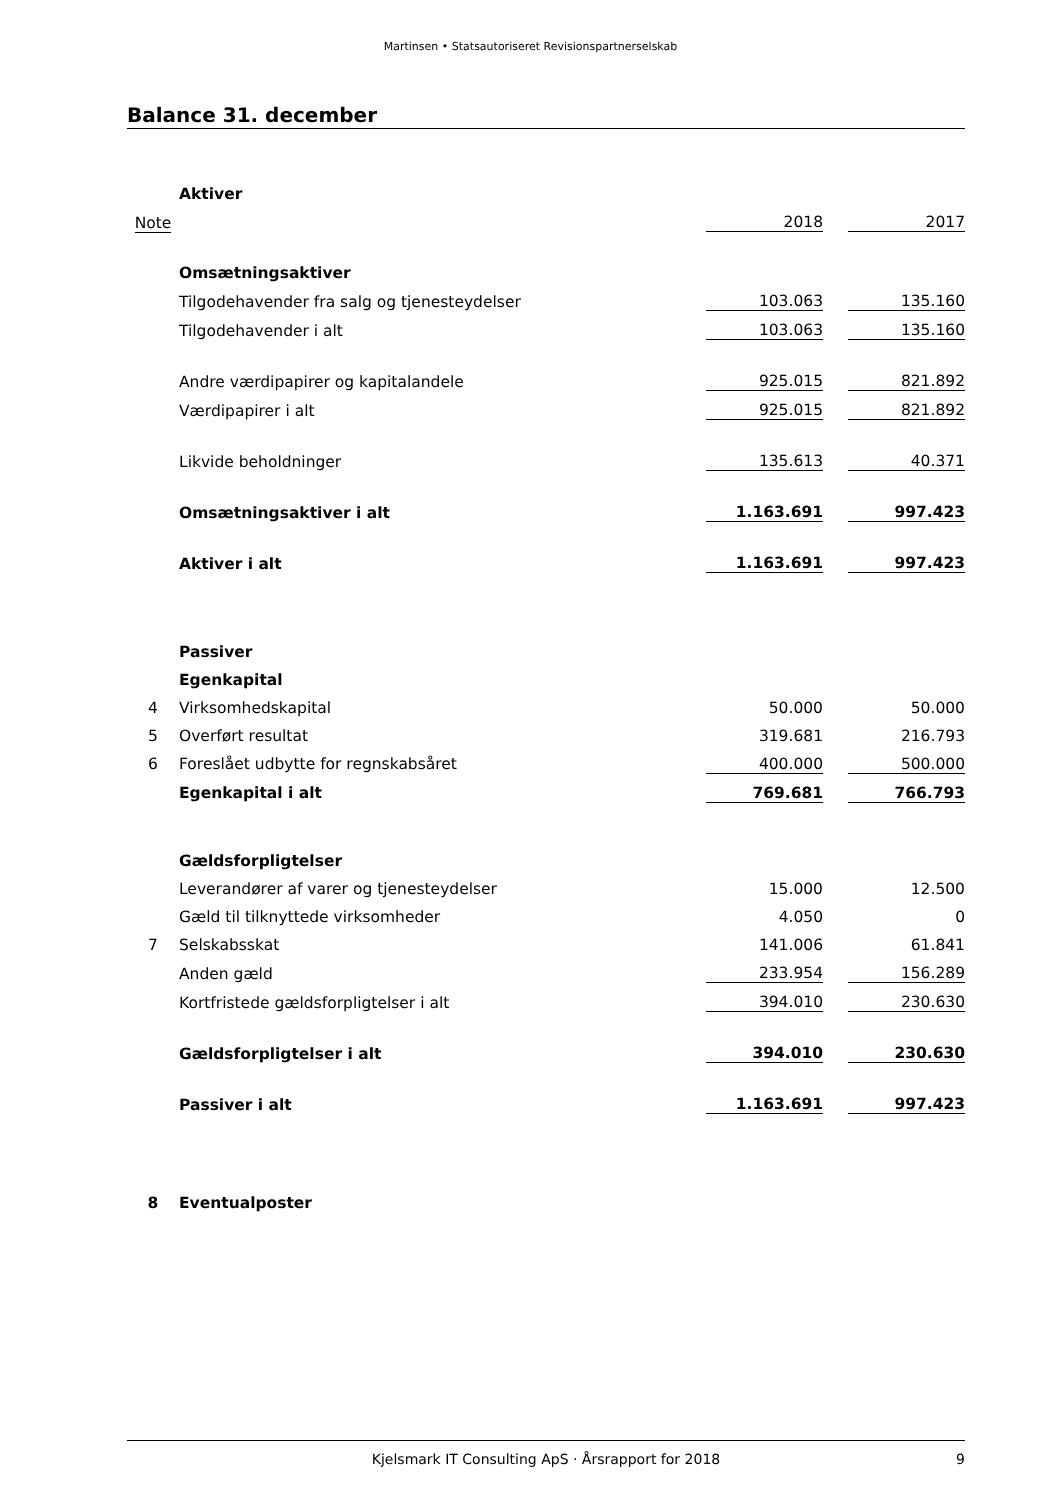Martinsen • Statsautoriseret Revisionspartnerselskab
Balance 31. december
| | Aktiver | | | |
| Note | | 2018 | | 2017 |
| | Omsætningsaktiver | | | |
| | Tilgodehavender fra salg og tjenesteydelser | 103.063 | | 135.160 |
| | Tilgodehavender i alt | 103.063 | | 135.160 |
| | Andre værdipapirer og kapitalandele | 925.015 | | 821.892 |
| | Værdipapirer i alt | 925.015 | | 821.892 |
| | Likvide beholdninger | 135.613 | | 40.371 |
| | Omsætningsaktiver i alt | 1.163.691 | | 997.423 |
| | Aktiver i alt | 1.163.691 | | 997.423 |
| | Passiver | | | |
| | Egenkapital | | | |
| 4 | Virksomhedskapital | 50.000 | | 50.000 |
| 5 | Overført resultat | 319.681 | | 216.793 |
| 6 | Foreslået udbytte for regnskabsåret | 400.000 | | 500.000 |
| | Egenkapital i alt | 769.681 | | 766.793 |
| | Gældsforpligtelser | | | |
| | Leverandører af varer og tjenesteydelser | 15.000 | | 12.500 |
| | Gæld til tilknyttede virksomheder | 4.050 | | 0 |
| 7 | Selskabsskat | 141.006 | | 61.841 |
| | Anden gæld | 233.954 | | 156.289 |
| | Kortfristede gældsforpligtelser i alt | 394.010 | | 230.630 |
| | Gældsforpligtelser i alt | 394.010 | | 230.630 |
| | Passiver i alt | 1.163.691 | | 997.423 |
| 8 | Eventualposter | | | |
Kjelsmark IT Consulting ApS · Årsrapport for 2018 9